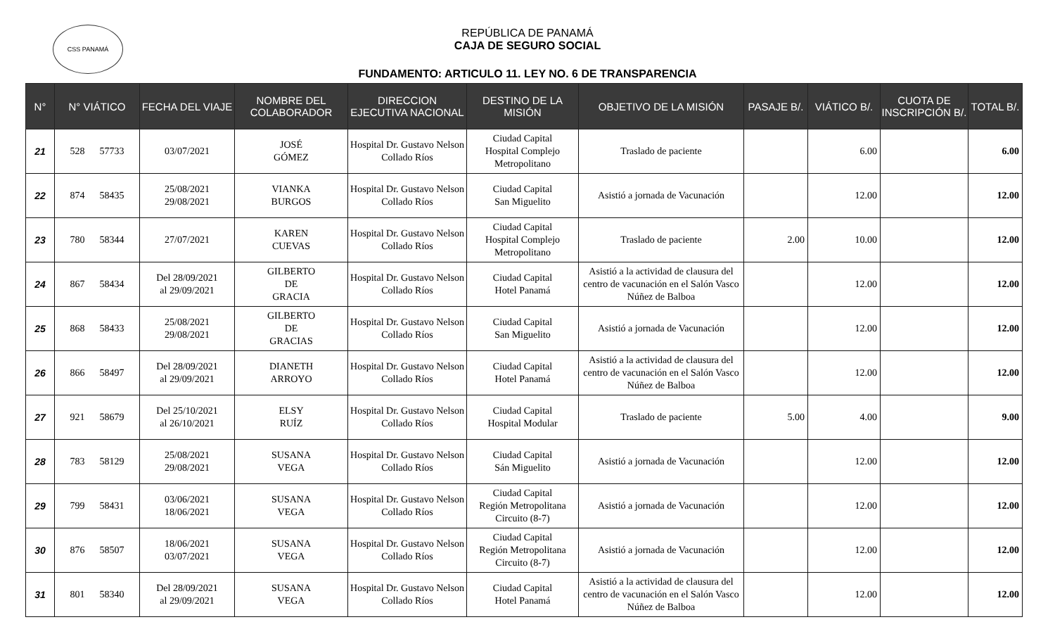CSS PANAMÁ
REPÚBLICA DE PANAMÁ
CAJA DE SEGURO SOCIAL
FUNDAMENTO: ARTICULO 11. LEY NO. 6 DE TRANSPARENCIA
| N° | N° VIÁTICO | FECHA DEL VIAJE | NOMBRE DEL COLABORADOR | DIRECCION EJECUTIVA NACIONAL | DESTINO DE LA MISIÓN | OBJETIVO DE LA MISIÓN | PASAJE B/. | VIÁTICO B/. | CUOTA DE INSCRIPCIÓN B/. | TOTAL B/. |
| --- | --- | --- | --- | --- | --- | --- | --- | --- | --- | --- |
| 21 | 528 57733 | 03/07/2021 | JOSÉ GÓMEZ | Hospital Dr. Gustavo Nelson Collado Ríos | Ciudad Capital Hospital Complejo Metropolitano | Traslado de paciente | | 6.00 | | 6.00 |
| 22 | 874 58435 | 25/08/2021 29/08/2021 | VIANKA BURGOS | Hospital Dr. Gustavo Nelson Collado Ríos | Ciudad Capital San Miguelito | Asistió a jornada de Vacunación | | 12.00 | | 12.00 |
| 23 | 780 58344 | 27/07/2021 | KAREN CUEVAS | Hospital Dr. Gustavo Nelson Collado Ríos | Ciudad Capital Hospital Complejo Metropolitano | Traslado de paciente | 2.00 | 10.00 | | 12.00 |
| 24 | 867 58434 | Del 28/09/2021 al 29/09/2021 | GILBERTO DE GRACIA | Hospital Dr. Gustavo Nelson Collado Ríos | Ciudad Capital Hotel Panamá | Asistió a la actividad de clausura del centro de vacunación en el Salón Vasco Núñez de Balboa | | 12.00 | | 12.00 |
| 25 | 868 58433 | 25/08/2021 29/08/2021 | GILBERTO DE GRACIAS | Hospital Dr. Gustavo Nelson Collado Ríos | Ciudad Capital San Miguelito | Asistió a jornada de Vacunación | | 12.00 | | 12.00 |
| 26 | 866 58497 | Del 28/09/2021 al 29/09/2021 | DIANETH ARROYO | Hospital Dr. Gustavo Nelson Collado Ríos | Ciudad Capital Hotel Panamá | Asistió a la actividad de clausura del centro de vacunación en el Salón Vasco Núñez de Balboa | | 12.00 | | 12.00 |
| 27 | 921 58679 | Del 25/10/2021 al 26/10/2021 | ELSY RUÍZ | Hospital Dr. Gustavo Nelson Collado Ríos | Ciudad Capital Hospital Modular | Traslado de paciente | 5.00 | 4.00 | | 9.00 |
| 28 | 783 58129 | 25/08/2021 29/08/2021 | SUSANA VEGA | Hospital Dr. Gustavo Nelson Collado Ríos | Ciudad Capital Sán Miguelito | Asistió a jornada de Vacunación | | 12.00 | | 12.00 |
| 29 | 799 58431 | 03/06/2021 18/06/2021 | SUSANA VEGA | Hospital Dr. Gustavo Nelson Collado Ríos | Ciudad Capital Región Metropolitana Circuito (8-7) | Asistió a jornada de Vacunación | | 12.00 | | 12.00 |
| 30 | 876 58507 | 18/06/2021 03/07/2021 | SUSANA VEGA | Hospital Dr. Gustavo Nelson Collado Ríos | Ciudad Capital Región Metropolitana Circuito (8-7) | Asistió a jornada de Vacunación | | 12.00 | | 12.00 |
| 31 | 801 58340 | Del 28/09/2021 al 29/09/2021 | SUSANA VEGA | Hospital Dr. Gustavo Nelson Collado Ríos | Ciudad Capital Hotel Panamá | Asistió a la actividad de clausura del centro de vacunación en el Salón Vasco Núñez de Balboa | | 12.00 | | 12.00 |